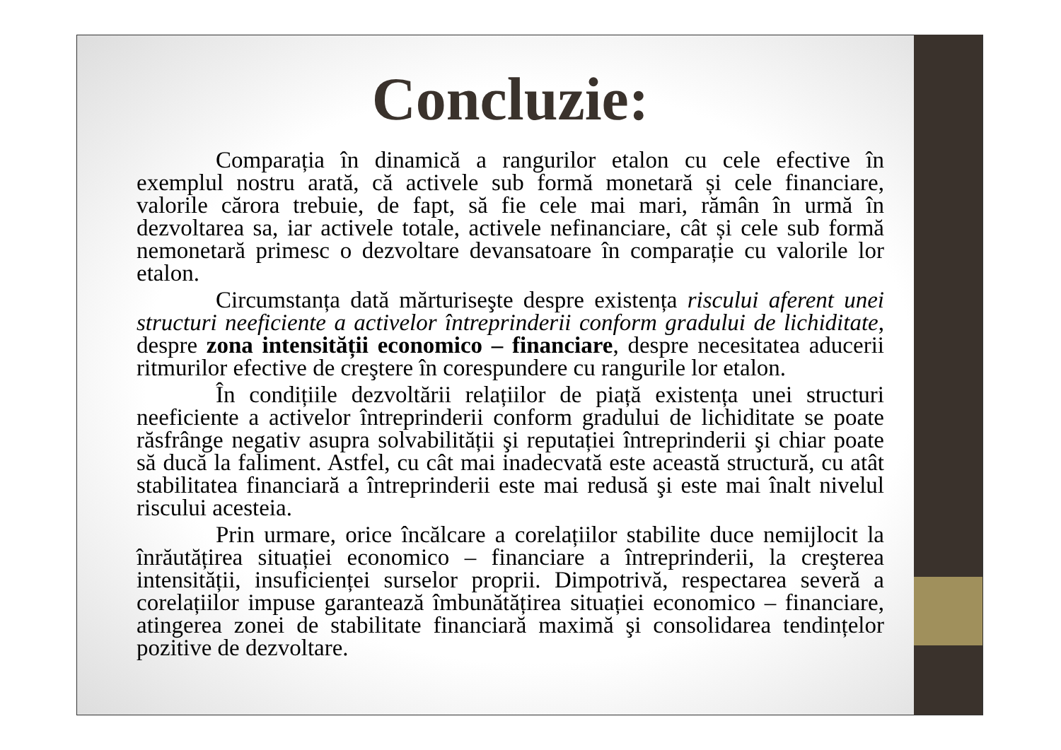Concluzie:
Comparația în dinamică a rangurilor etalon cu cele efective în exemplul nostru arată, că activele sub formă monetară și cele financiare, valorile cărora trebuie, de fapt, să fie cele mai mari, rămân în urmă în dezvoltarea sa, iar activele totale, activele nefinanciare, cât și cele sub formă nemonetară primesc o dezvoltare devansatoare în comparație cu valorile lor etalon.
Circumstanța dată mărturiseşte despre existența riscului aferent unei structuri neeficiente a activelor întreprinderii conform gradului de lichiditate, despre zona intensității economico – financiare, despre necesitatea aducerii ritmurilor efective de creştere în corespundere cu rangurile lor etalon.
În condițiile dezvoltării relațiilor de piață existența unei structuri neeficiente a activelor întreprinderii conform gradului de lichiditate se poate răsfrânge negativ asupra solvabilității şi reputației întreprinderii şi chiar poate să ducă la faliment. Astfel, cu cât mai inadecvată este această structură, cu atât stabilitatea financiară a întreprinderii este mai redusă şi este mai înalt nivelul riscului acesteia.
Prin urmare, orice încălcare a corelațiilor stabilite duce nemijlocit la înrăutățirea situației economico – financiare a întreprinderii, la creşterea intensității, insuficienței surselor proprii. Dimpotrivă, respectarea severă a corelațiilor impuse garantează îmbunătățirea situației economico – financiare, atingerea zonei de stabilitate financiară maximă şi consolidarea tendințelor pozitive de dezvoltare.